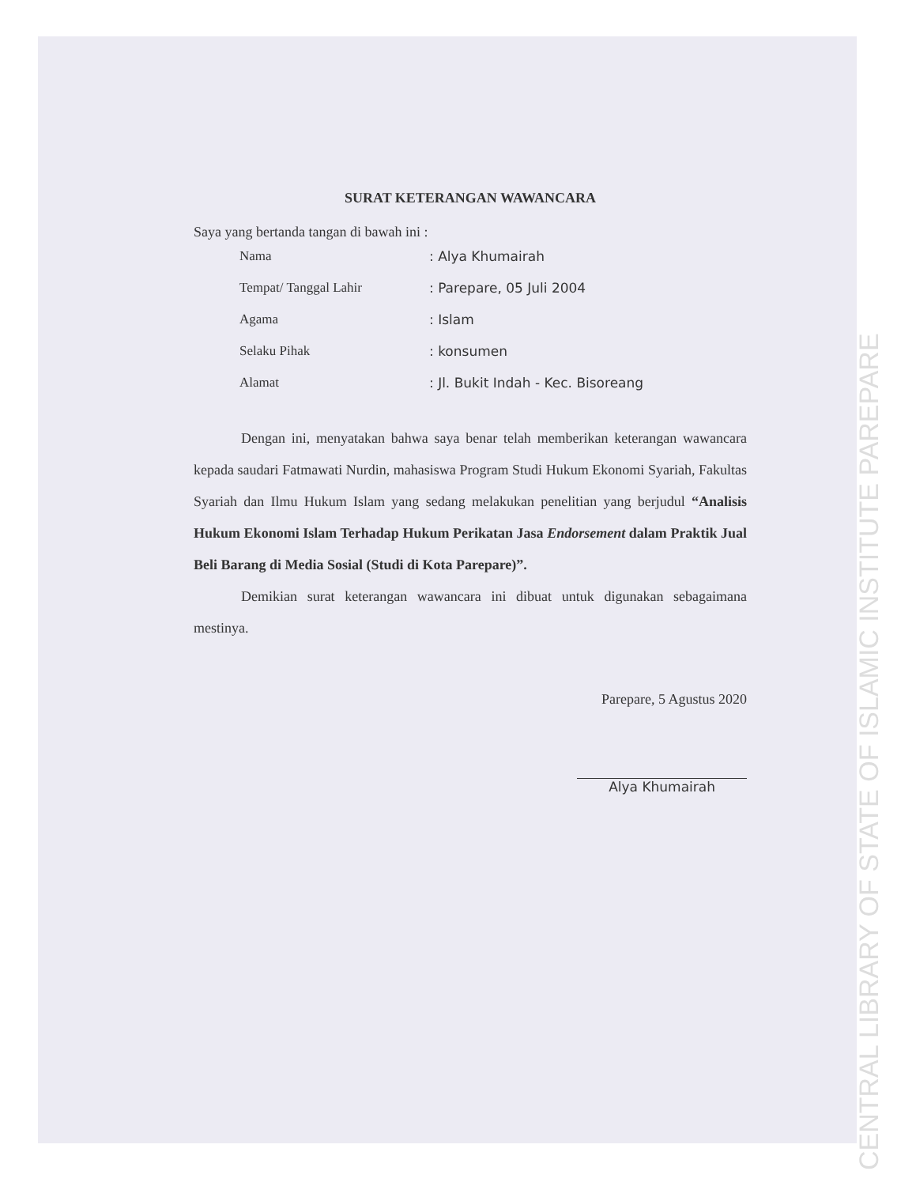SURAT KETERANGAN WAWANCARA
Saya yang bertanda tangan di bawah ini :
| Nama | : Alya Khumairah |
| Tempat/ Tanggal Lahir | : Parepare, 05 Juli 2004 |
| Agama | : Islam |
| Selaku Pihak | : konsumen |
| Alamat | : Jl. Bukit Indah - Kec. Bisoreang |
Dengan ini, menyatakan bahwa saya benar telah memberikan keterangan wawancara kepada saudari Fatmawati Nurdin, mahasiswa Program Studi Hukum Ekonomi Syariah, Fakultas Syariah dan Ilmu Hukum Islam yang sedang melakukan penelitian yang berjudul “Analisis Hukum Ekonomi Islam Terhadap Hukum Perikatan Jasa Endorsement dalam Praktik Jual Beli Barang di Media Sosial (Studi di Kota Parepare)”.
Demikian surat keterangan wawancara ini dibuat untuk digunakan sebagaimana mestinya.
Parepare, 5 Agustus 2020
Alya Khumairah
CENTRAL LIBRARY OF STATE OF ISLAMIC INSTITUTE PAREPARE